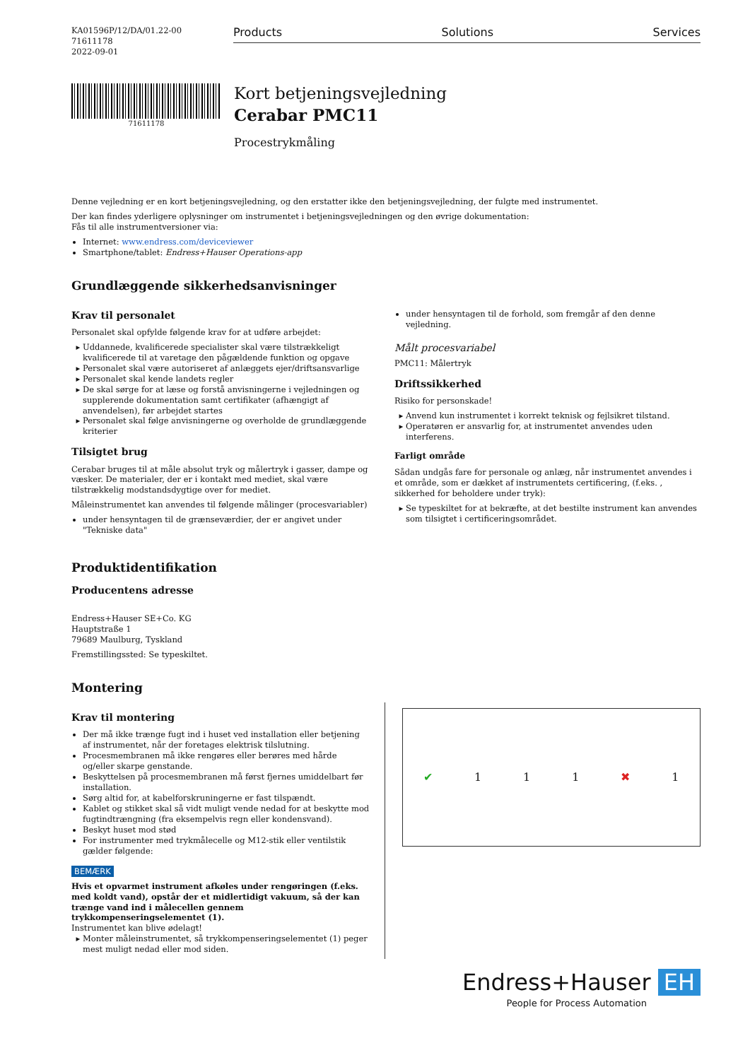KA01596P/12/DA/01.22-00
71611178
2022-09-01
Products Solutions Services
71611178
Kort betjeningsvejledning
Cerabar PMC11
Procestrykmåling
Denne vejledning er en kort betjeningsvejledning, og den erstatter ikke den betjeningsvejledning, der fulgte med instrumentet.
Der kan findes yderligere oplysninger om instrumentet i betjeningsvejledningen og den øvrige dokumentation:
Fås til alle instrumentversioner via:
Internet: www.endress.com/deviceviewer
Smartphone/tablet: Endress+Hauser Operations-app
Grundlæggende sikkerhedsanvisninger
Krav til personalet
Personalet skal opfylde følgende krav for at udføre arbejdet:
Uddannede, kvalificerede specialister skal være tilstrækkeligt kvalificerede til at varetage den pågældende funktion og opgave
Personalet skal være autoriseret af anlæggets ejer/driftsansvarlige
Personalet skal kende landets regler
De skal sørge for at læse og forstå anvisningerne i vejledningen og supplerende dokumentation samt certifikater (afhængigt af anvendelsen), før arbejdet startes
Personalet skal følge anvisningerne og overholde de grundlæggende kriterier
Tilsigtet brug
Cerabar bruges til at måle absolut tryk og målertryk i gasser, dampe og væsker. De materialer, der er i kontakt med mediet, skal være tilstrækkelig modstandsdygtige over for mediet.
Måleinstrumentet kan anvendes til følgende målinger (procesvariabler)
under hensyntagen til de grænseværdier, der er angivet under "Tekniske data"
under hensyntagen til de forhold, som fremgår af den denne vejledning.
Målt procesvariabel
PMC11: Målertryk
Driftssikkerhed
Risiko for personskade!
Anvend kun instrumentet i korrekt teknisk og fejlsikret tilstand.
Operatøren er ansvarlig for, at instrumentet anvendes uden interferens.
Farligt område
Sådan undgås fare for personale og anlæg, når instrumentet anvendes i et område, som er dækket af instrumentets certificering, (f.eks. , sikkerhed for beholdere under tryk):
Se typeskiltet for at bekræfte, at det bestilte instrument kan anvendes som tilsigtet i certificeringsområdet.
Produktidentifikation
Producentens adresse
Endress+Hauser SE+Co. KG
Hauptstraße 1
79689 Maulburg, Tyskland
Fremstillingssted: Se typeskiltet.
Montering
Krav til montering
Der må ikke trænge fugt ind i huset ved installation eller betjening af instrumentet, når der foretages elektrisk tilslutning.
Procesmembranen må ikke rengøres eller berøres med hårde og/eller skarpe genstande.
Beskyttelsen på procesmembranen må først fjernes umiddelbart før installation.
Sørg altid for, at kabelforskruningerne er fast tilspændt.
Kablet og stikket skal så vidt muligt vende nedad for at beskytte mod fugtindtrængning (fra eksempelvis regn eller kondensvand).
Beskyt huset mod stød
For instrumenter med trykmålecelle og M12-stik eller ventilstik gælder følgende:
BEMÆRK
Hvis et opvarmet instrument afkøles under rengøringen (f.eks. med koldt vand), opstår der et midlertidigt vakuum, så der kan trænge vand ind i målecellen gennem trykkompenseringselementet (1).
Instrumentet kan blive ødelagt!
Monter måleinstrumentet, så trykkompenseringselementet (1) peger mest muligt nedad eller mod siden.
✔ 1 1 1 ✖ 1
Endress+Hauser EH
People for Process Automation